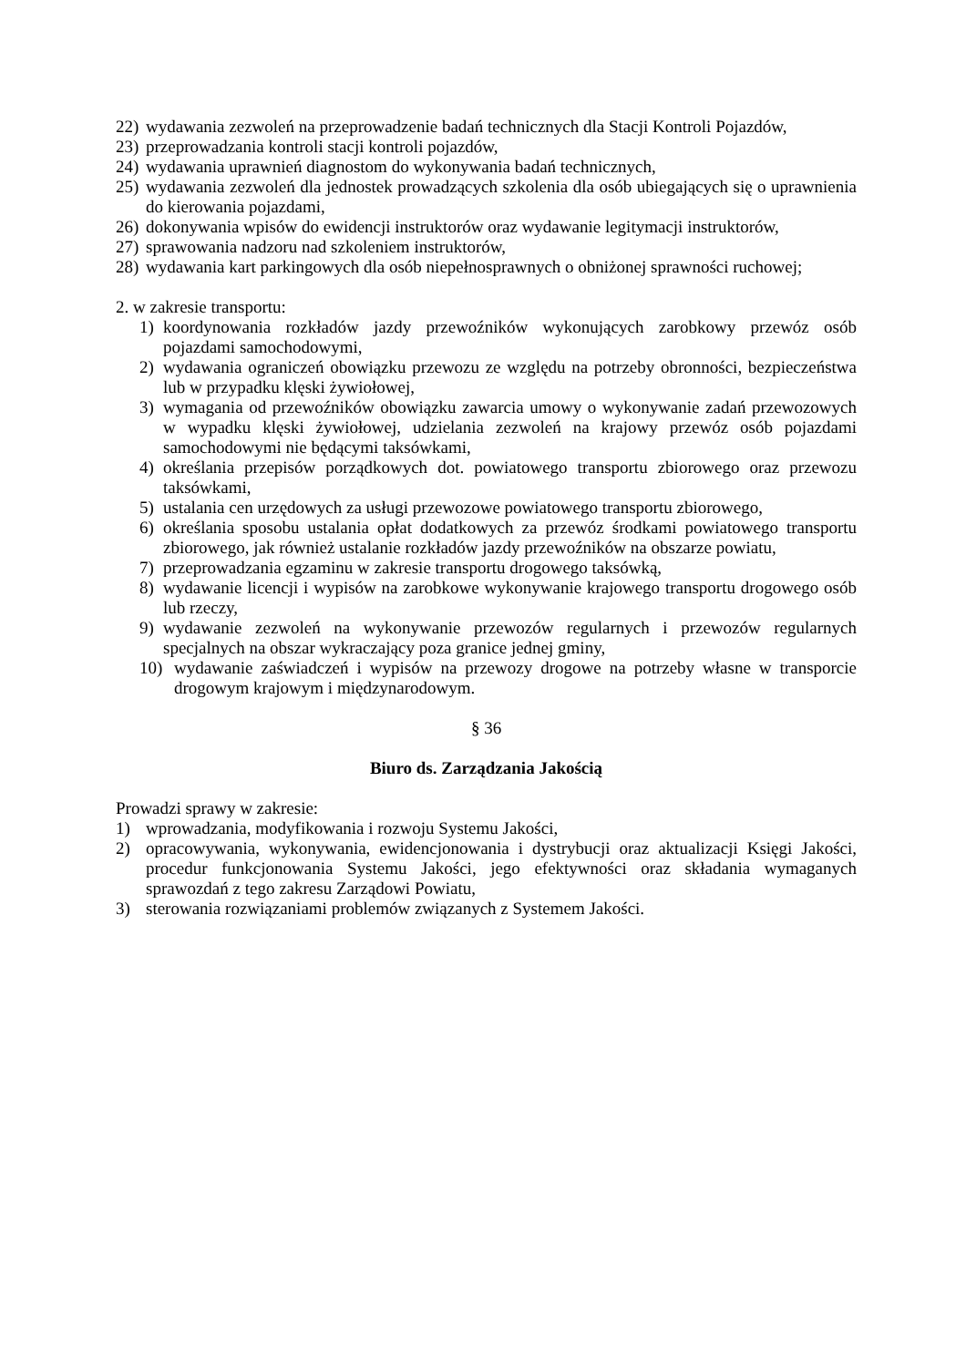22) wydawania zezwoleń na przeprowadzenie badań technicznych dla Stacji Kontroli Pojazdów,
23) przeprowadzania kontroli stacji kontroli pojazdów,
24) wydawania uprawnień diagnostom do wykonywania badań technicznych,
25) wydawania zezwoleń dla jednostek prowadzących szkolenia dla osób ubiegających się o uprawnienia do kierowania pojazdami,
26) dokonywania wpisów do ewidencji instruktorów oraz wydawanie legitymacji instruktorów,
27) sprawowania nadzoru nad szkoleniem instruktorów,
28) wydawania kart parkingowych dla osób niepełnosprawnych o obniżonej sprawności ruchowej;
2. w zakresie transportu:
1) koordynowania rozkładów jazdy przewoźników wykonujących zarobkowy przewóz osób pojazdami samochodowymi,
2) wydawania ograniczeń obowiązku przewozu ze względu na potrzeby obronności, bezpieczeństwa lub w przypadku klęski żywiołowej,
3) wymagania od przewoźników obowiązku zawarcia umowy o wykonywanie zadań przewozowych w wypadku klęski żywiołowej, udzielania zezwoleń na krajowy przewóz osób pojazdami samochodowymi nie będącymi taksówkami,
4) określania przepisów porządkowych dot. powiatowego transportu zbiorowego oraz przewozu taksówkami,
5) ustalania cen urzędowych za usługi przewozowe powiatowego transportu zbiorowego,
6) określania sposobu ustalania opłat dodatkowych za przewóz środkami powiatowego transportu zbiorowego, jak również ustalanie rozkładów jazdy przewoźników na obszarze powiatu,
7) przeprowadzania egzaminu w zakresie transportu drogowego taksówką,
8) wydawanie licencji i wypisów na zarobkowe wykonywanie krajowego transportu drogowego osób lub rzeczy,
9) wydawanie zezwoleń na wykonywanie przewozów regularnych i przewozów regularnych specjalnych na obszar wykraczający poza granice jednej gminy,
10) wydawanie zaświadczeń i wypisów na przewozy drogowe na potrzeby własne w transporcie drogowym krajowym i międzynarodowym.
§ 36
Biuro ds. Zarządzania Jakością
Prowadzi sprawy w zakresie:
1) wprowadzania, modyfikowania i rozwoju Systemu Jakości,
2) opracowywania, wykonywania, ewidencjonowania i dystrybucji oraz aktualizacji Księgi Jakości, procedur funkcjonowania Systemu Jakości, jego efektywności oraz składania wymaganych sprawozdań z tego zakresu Zarządowi Powiatu,
3) sterowania rozwiązaniami problemów związanych z Systemem Jakości.